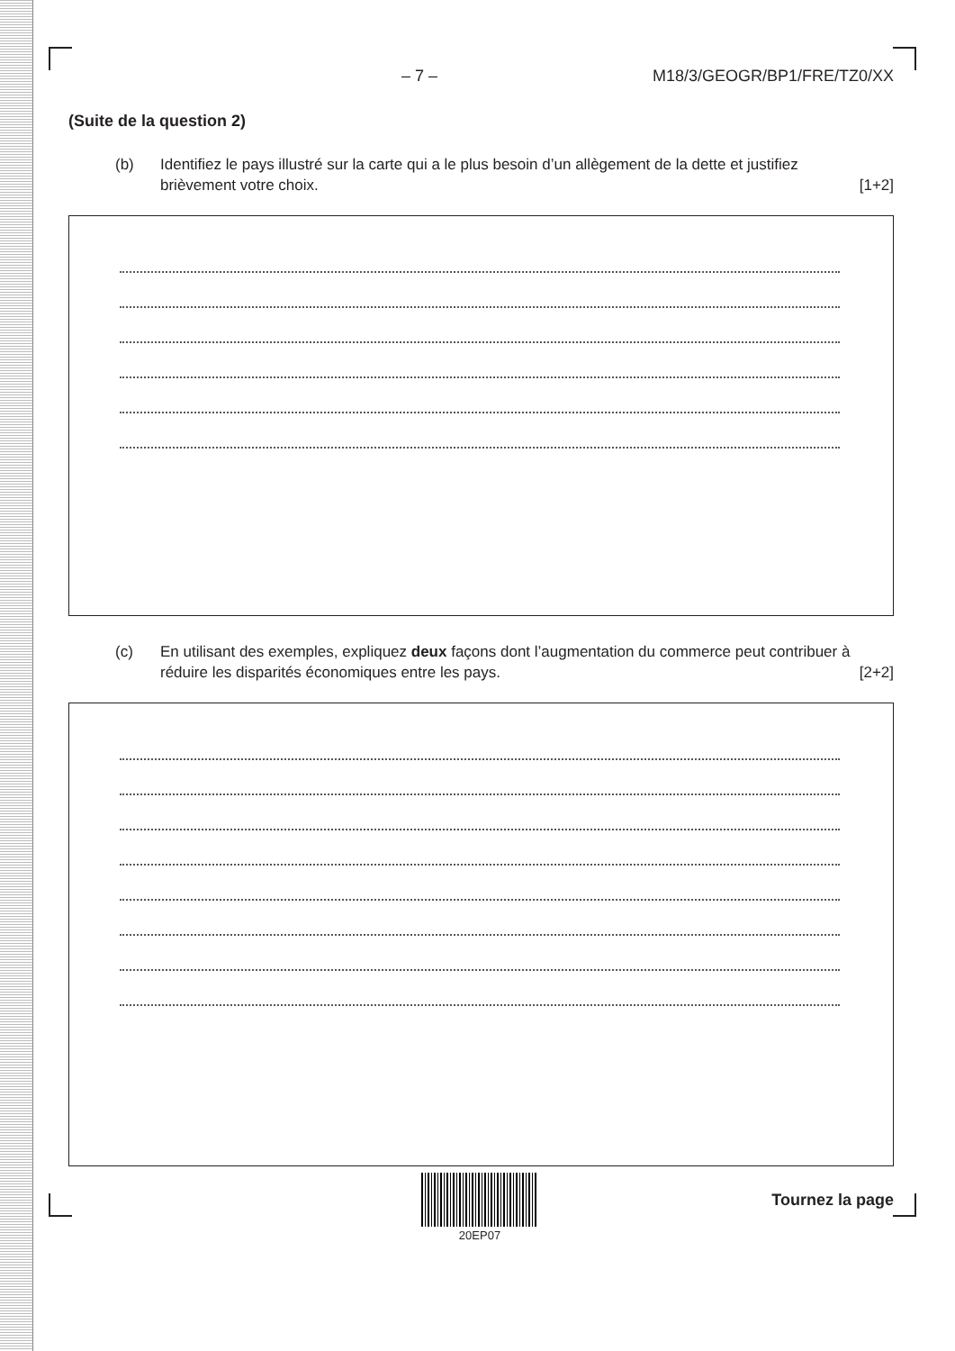– 7 – M18/3/GEOGR/BP1/FRE/TZ0/XX
(Suite de la question 2)
(b) Identifiez le pays illustré sur la carte qui a le plus besoin d’un allègement de la dette et justifiez brièvement votre choix.
[1+2]
(c) En utilisant des exemples, expliquez deux façons dont l’augmentation du commerce peut contribuer à réduire les disparités économiques entre les pays.
[2+2]
20EP07
Tournez la page